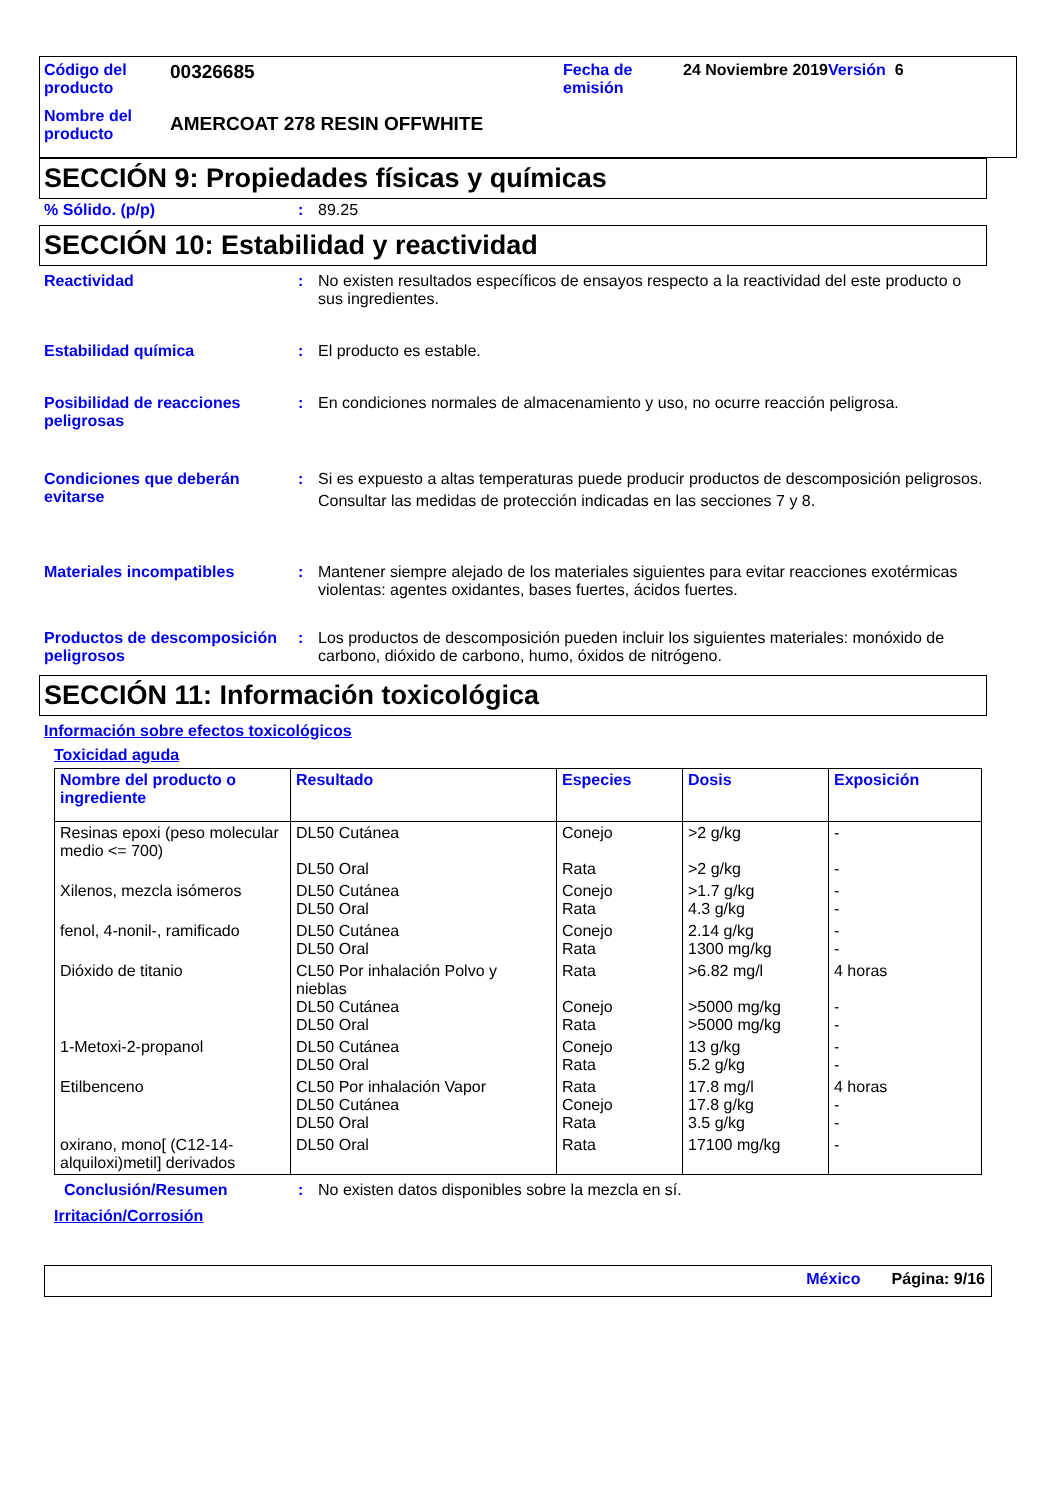Código del producto
Nombre del producto
00326685
AMERCOAT 278 RESIN OFFWHITE
Fecha de emisión
24 Noviembre 2019Versión 6
SECCIÓN 9: Propiedades físicas y químicas
% Sólido. (p/p) : 89.25
SECCIÓN 10: Estabilidad y reactividad
Reactividad : No existen resultados específicos de ensayos respecto a la reactividad del este producto o sus ingredientes.
Estabilidad química : El producto es estable.
Posibilidad de reacciones peligrosas
: En condiciones normales de almacenamiento y uso, no ocurre reacción peligrosa.
Condiciones que deberán evitarse
: Si es expuesto a altas temperaturas puede producir productos de descomposición peligrosos.
Consultar las medidas de protección indicadas en las secciones 7 y 8.
Materiales incompatibles : Mantener siempre alejado de los materiales siguientes para evitar reacciones exotérmicas violentas: agentes oxidantes, bases fuertes, ácidos fuertes.
Productos de descomposición peligrosos
: Los productos de descomposición pueden incluir los siguientes materiales: monóxido de carbono, dióxido de carbono, humo, óxidos de nitrógeno.
SECCIÓN 11: Información toxicológica
Información sobre efectos toxicológicos
Toxicidad aguda
| Nombre del producto o ingrediente | Resultado | Especies | Dosis | Exposición |
| --- | --- | --- | --- | --- |
| Resinas epoxi (peso molecular medio <= 700) | DL50 Cutánea DL50 Oral | Conejo Rata | >2 g/kg >2 g/kg | - - |
| Xilenos, mezcla isómeros | DL50 Cutánea DL50 Oral | Conejo Rata | >1.7 g/kg 4.3 g/kg | - - |
| fenol, 4-nonil-, ramificado | DL50 Cutánea DL50 Oral | Conejo Rata | 2.14 g/kg 1300 mg/kg | - - |
| Dióxido de titanio | CL50 Por inhalación Polvo y nieblas DL50 Cutánea DL50 Oral | Rata Conejo Rata | >6.82 mg/l >5000 mg/kg >5000 mg/kg | 4 horas - - |
| 1-Metoxi-2-propanol | DL50 Cutánea DL50 Oral | Conejo Rata | 13 g/kg 5.2 g/kg | - - |
| Etilbenceno | CL50 Por inhalación Vapor DL50 Cutánea DL50 Oral | Rata Conejo Rata | 17.8 mg/l 17.8 g/kg 3.5 g/kg | 4 horas - - |
| oxirano, mono[ (C12-14-alquiloxi)metil] derivados | DL50 Oral | Rata | 17100 mg/kg | - |
Conclusión/Resumen : No existen datos disponibles sobre la mezcla en sí.
Irritación/Corrosión
México Página: 9/16